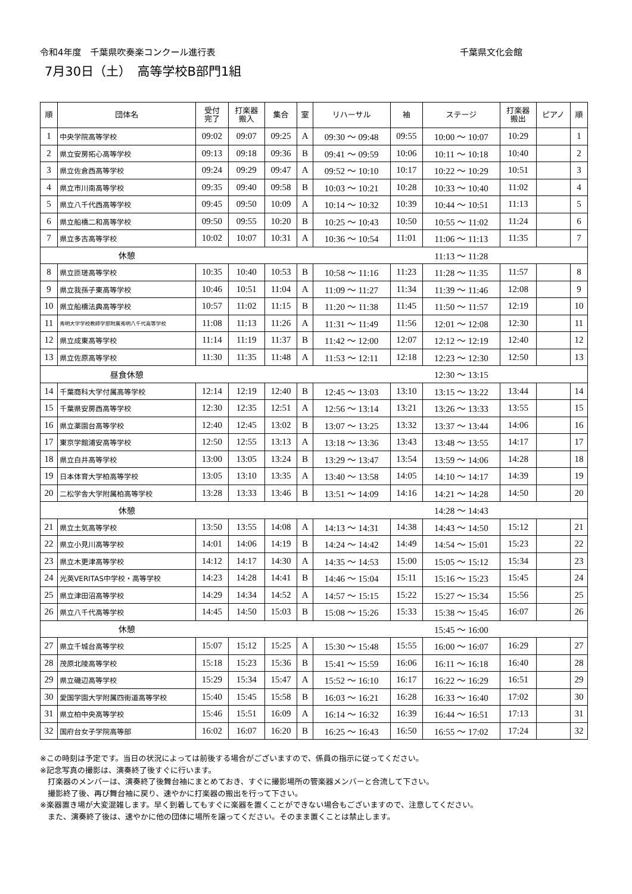令和4年度　千葉県吹奏楽コンクール進行表 千葉県文化会館
7月30日（土）　高等学校B部門1組
| 順 | 団体名 | 受付 完了 | 打楽器 搬入 | 集合 | 室 | リハーサル | 袖 | ステージ | 打楽器 搬出 | ピアノ | 順 |
| --- | --- | --- | --- | --- | --- | --- | --- | --- | --- | --- | --- |
| 1 | 中央学院高等学校 | 09:02 | 09:07 | 09:25 | A | 09:30 ～ 09:48 | 09:55 | 10:00 ～ 10:07 | 10:29 | | 1 |
| 2 | 県立安房拓心高等学校 | 09:13 | 09:18 | 09:36 | B | 09:41 ～ 09:59 | 10:06 | 10:11 ～ 10:18 | 10:40 | | 2 |
| 3 | 県立佐倉西高等学校 | 09:24 | 09:29 | 09:47 | A | 09:52 ～ 10:10 | 10:17 | 10:22 ～ 10:29 | 10:51 | | 3 |
| 4 | 県立市川南高等学校 | 09:35 | 09:40 | 09:58 | B | 10:03 ～ 10:21 | 10:28 | 10:33 ～ 10:40 | 11:02 | | 4 |
| 5 | 県立八千代西高等学校 | 09:45 | 09:50 | 10:09 | A | 10:14 ～ 10:32 | 10:39 | 10:44 ～ 10:51 | 11:13 | | 5 |
| 6 | 県立船橋二和高等学校 | 09:50 | 09:55 | 10:20 | B | 10:25 ～ 10:43 | 10:50 | 10:55 ～ 11:02 | 11:24 | | 6 |
| 7 | 県立多古高等学校 | 10:02 | 10:07 | 10:31 | A | 10:36 ～ 10:54 | 11:01 | 11:06 ～ 11:13 | 11:35 | | 7 |
| | 休憩 | | | | | | | 11:13 ～ 11:28 | | | |
| 8 | 県立匝瑳高等学校 | 10:35 | 10:40 | 10:53 | B | 10:58 ～ 11:16 | 11:23 | 11:28 ～ 11:35 | 11:57 | | 8 |
| 9 | 県立我孫子東高等学校 | 10:46 | 10:51 | 11:04 | A | 11:09 ～ 11:27 | 11:34 | 11:39 ～ 11:46 | 12:08 | | 9 |
| 10 | 県立船橋法典高等学校 | 10:57 | 11:02 | 11:15 | B | 11:20 ～ 11:38 | 11:45 | 11:50 ～ 11:57 | 12:19 | | 10 |
| 11 | 秀明大学学校教師学部附属秀明八千代高等学校 | 11:08 | 11:13 | 11:26 | A | 11:31 ～ 11:49 | 11:56 | 12:01 ～ 12:08 | 12:30 | | 11 |
| 12 | 県立成東高等学校 | 11:14 | 11:19 | 11:37 | B | 11:42 ～ 12:00 | 12:07 | 12:12 ～ 12:19 | 12:40 | | 12 |
| 13 | 県立佐原高等学校 | 11:30 | 11:35 | 11:48 | A | 11:53 ～ 12:11 | 12:18 | 12:23 ～ 12:30 | 12:50 | | 13 |
| | 昼食休憩 | | | | | | | 12:30 ～ 13:15 | | | |
| 14 | 千葉商科大学付属高等学校 | 12:14 | 12:19 | 12:40 | B | 12:45 ～ 13:03 | 13:10 | 13:15 ～ 13:22 | 13:44 | | 14 |
| 15 | 千葉県安房西高等学校 | 12:30 | 12:35 | 12:51 | A | 12:56 ～ 13:14 | 13:21 | 13:26 ～ 13:33 | 13:55 | | 15 |
| 16 | 県立薬園台高等学校 | 12:40 | 12:45 | 13:02 | B | 13:07 ～ 13:25 | 13:32 | 13:37 ～ 13:44 | 14:06 | | 16 |
| 17 | 東京学館浦安高等学校 | 12:50 | 12:55 | 13:13 | A | 13:18 ～ 13:36 | 13:43 | 13:48 ～ 13:55 | 14:17 | | 17 |
| 18 | 県立白井高等学校 | 13:00 | 13:05 | 13:24 | B | 13:29 ～ 13:47 | 13:54 | 13:59 ～ 14:06 | 14:28 | | 18 |
| 19 | 日本体育大学柏高等学校 | 13:05 | 13:10 | 13:35 | A | 13:40 ～ 13:58 | 14:05 | 14:10 ～ 14:17 | 14:39 | | 19 |
| 20 | 二松学舎大学附属柏高等学校 | 13:28 | 13:33 | 13:46 | B | 13:51 ～ 14:09 | 14:16 | 14:21 ～ 14:28 | 14:50 | | 20 |
| | 休憩 | | | | | | | 14:28 ～ 14:43 | | | |
| 21 | 県立土気高等学校 | 13:50 | 13:55 | 14:08 | A | 14:13 ～ 14:31 | 14:38 | 14:43 ～ 14:50 | 15:12 | | 21 |
| 22 | 県立小見川高等学校 | 14:01 | 14:06 | 14:19 | B | 14:24 ～ 14:42 | 14:49 | 14:54 ～ 15:01 | 15:23 | | 22 |
| 23 | 県立木更津高等学校 | 14:12 | 14:17 | 14:30 | A | 14:35 ～ 14:53 | 15:00 | 15:05 ～ 15:12 | 15:34 | | 23 |
| 24 | 光英VERITAS中学校・高等学校 | 14:23 | 14:28 | 14:41 | B | 14:46 ～ 15:04 | 15:11 | 15:16 ～ 15:23 | 15:45 | | 24 |
| 25 | 県立津田沼高等学校 | 14:29 | 14:34 | 14:52 | A | 14:57 ～ 15:15 | 15:22 | 15:27 ～ 15:34 | 15:56 | | 25 |
| 26 | 県立八千代高等学校 | 14:45 | 14:50 | 15:03 | B | 15:08 ～ 15:26 | 15:33 | 15:38 ～ 15:45 | 16:07 | | 26 |
| | 休憩 | | | | | | | 15:45 ～ 16:00 | | | |
| 27 | 県立千城台高等学校 | 15:07 | 15:12 | 15:25 | A | 15:30 ～ 15:48 | 15:55 | 16:00 ～ 16:07 | 16:29 | | 27 |
| 28 | 茂原北陵高等学校 | 15:18 | 15:23 | 15:36 | B | 15:41 ～ 15:59 | 16:06 | 16:11 ～ 16:18 | 16:40 | | 28 |
| 29 | 県立磯辺高等学校 | 15:29 | 15:34 | 15:47 | A | 15:52 ～ 16:10 | 16:17 | 16:22 ～ 16:29 | 16:51 | | 29 |
| 30 | 愛国学園大学附属四街道高等学校 | 15:40 | 15:45 | 15:58 | B | 16:03 ～ 16:21 | 16:28 | 16:33 ～ 16:40 | 17:02 | | 30 |
| 31 | 県立柏中央高等学校 | 15:46 | 15:51 | 16:09 | A | 16:14 ～ 16:32 | 16:39 | 16:44 ～ 16:51 | 17:13 | | 31 |
| 32 | 国府台女子学院高等部 | 16:02 | 16:07 | 16:20 | B | 16:25 ～ 16:43 | 16:50 | 16:55 ～ 17:02 | 17:24 | | 32 |
※この時刻は予定です。当日の状況によっては前後する場合がございますので、係員の指示に従ってください。
※記念写真の撮影は、演奏終了後すぐに行います。
　打楽器のメンバーは、演奏終了後舞台袖にまとめておき、すぐに撮影場所の管楽器メンバーと合流して下さい。
　撮影終了後、再び舞台袖に戻り、速やかに打楽器の搬出を行って下さい。
※楽器置き場が大変混雑します。早く到着してもすぐに楽器を置くことができない場合もございますので、注意してください。
　また、演奏終了後は、速やかに他の団体に場所を譲ってください。そのまま置くことは禁止します。